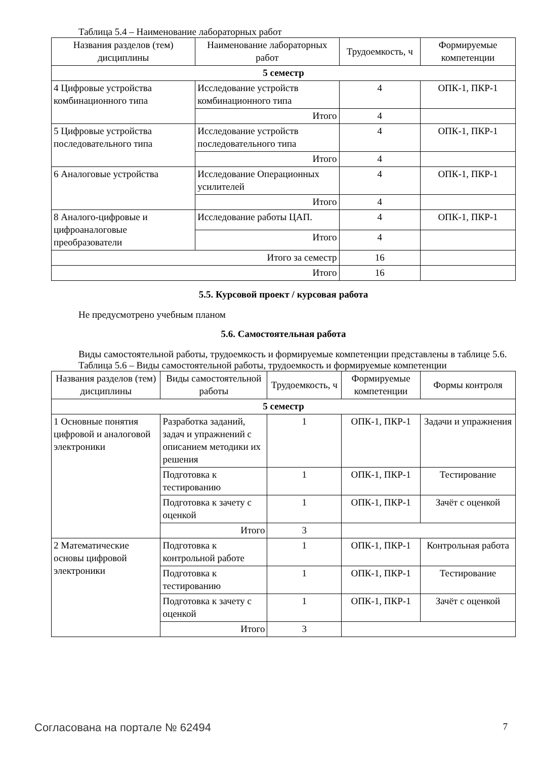Таблица 5.4 – Наименование лабораторных работ
| Названия разделов (тем) дисциплины | Наименование лабораторных работ | Трудоемкость, ч | Формируемые компетенции |
| --- | --- | --- | --- |
| 5 семестр | | | |
| 4 Цифровые устройства комбинационного типа | Исследование устройств комбинационного типа | 4 | ОПК-1, ПКР-1 |
| | Итого | 4 | |
| 5 Цифровые устройства последовательного типа | Исследование устройств последовательного типа | 4 | ОПК-1, ПКР-1 |
| | Итого | 4 | |
| 6 Аналоговые устройства | Исследование Операционных усилителей | 4 | ОПК-1, ПКР-1 |
| | Итого | 4 | |
| 8 Аналого-цифровые и цифроаналоговые преобразователи | Исследование работы ЦАП. | 4 | ОПК-1, ПКР-1 |
| | Итого | 4 | |
| Итого за семестр | | 16 | |
| Итого | | 16 | |
5.5. Курсовой проект / курсовая работа
Не предусмотрено учебным планом
5.6. Самостоятельная работа
Виды самостоятельной работы, трудоемкость и формируемые компетенции представлены в таблице 5.6.
Таблица 5.6 – Виды самостоятельной работы, трудоемкость и формируемые компетенции
| Названия разделов (тем) дисциплины | Виды самостоятельной работы | Трудоемкость, ч | Формируемые компетенции | Формы контроля |
| --- | --- | --- | --- | --- |
| 5 семестр | | | | |
| 1 Основные понятия цифровой и аналоговой электроники | Разработка заданий, задач и упражнений с описанием методики их решения | 1 | ОПК-1, ПКР-1 | Задачи и упражнения |
| | Подготовка к тестированию | 1 | ОПК-1, ПКР-1 | Тестирование |
| | Подготовка к зачету с оценкой | 1 | ОПК-1, ПКР-1 | Зачёт с оценкой |
| | Итого | 3 | | |
| 2 Математические основы цифровой электроники | Подготовка к контрольной работе | 1 | ОПК-1, ПКР-1 | Контрольная работа |
| | Подготовка к тестированию | 1 | ОПК-1, ПКР-1 | Тестирование |
| | Подготовка к зачету с оценкой | 1 | ОПК-1, ПКР-1 | Зачёт с оценкой |
| | Итого | 3 | | |
Согласована на портале № 62494 7